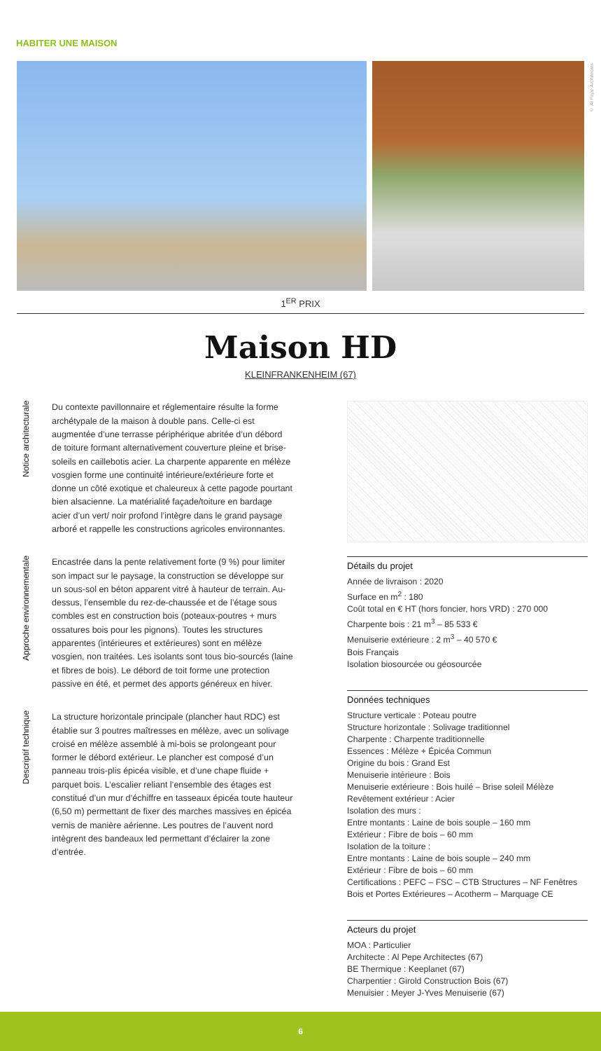HABITER UNE MAISON
© Al Pepe Architectes
1<sup>ER</sup> PRIX
Maison HD
KLEINFRANKENHEIM (67)
Notice architecturale
Du contexte pavillonnaire et réglementaire résulte la forme archétypale de la maison à double pans. Celle-ci est augmentée d’une terrasse périphérique abritée d’un débord de toiture formant alternativement couverture pleine et brise-soleils en caillebotis acier. La charpente apparente en mélèze vosgien forme une continuité intérieure/extérieure forte et donne un côté exotique et chaleureux à cette pagode pourtant bien alsacienne. La matérialité façade/toiture en bardage acier d’un vert/ noir profond l’intègre dans le grand paysage arboré et rappelle les constructions agricoles environnantes.
Approche environnementale
Encastrée dans la pente relativement forte (9 %) pour limiter son impact sur le paysage, la construction se développe sur un sous-sol en béton apparent vitré à hauteur de terrain. Au-dessus, l’ensemble du rez-de-chaussée et de l’étage sous combles est en construction bois (poteaux-poutres + murs ossatures bois pour les pignons). Toutes les structures apparentes (intérieures et extérieures) sont en mélèze vosgien, non traitées. Les isolants sont tous bio-sourcés (laine et fibres de bois). Le débord de toit forme une protection passive en été, et permet des apports généreux en hiver.
Descriptif technique
La structure horizontale principale (plancher haut RDC) est établie sur 3 poutres maîtresses en mélèze, avec un solivage croisé en mélèze assemblé à mi-bois se prolongeant pour former le débord extérieur. Le plancher est composé d’un panneau trois-plis épicéa visible, et d’une chape fluide + parquet bois. L’escalier reliant l’ensemble des étages est constitué d’un mur d’échiffre en tasseaux épicéa toute hauteur (6,50 m) permettant de fixer des marches massives en épicéa vernis de manière aérienne. Les poutres de l’auvent nord intègrent des bandeaux led permettant d’éclairer la zone d’entrée.
Détails du projet
Année de livraison : 2020
Surface en m<sup>2</sup> : 180
Coût total en € HT (hors foncier, hors VRD) : 270 000
Charpente bois : 21 m<sup>3</sup> – 85 533 €
Menuiserie extérieure : 2 m<sup>3</sup> – 40 570 €
Bois Français
Isolation biosourcée ou géosourcée
Données techniques
Structure verticale : Poteau poutre
Structure horizontale : Solivage traditionnel
Charpente : Charpente traditionnelle
Essences : Mélèze + Épicéa Commun
Origine du bois : Grand Est
Menuiserie intérieure : Bois
Menuiserie extérieure : Bois huilé – Brise soleil Mélèze
Revêtement extérieur : Acier
Isolation des murs :
Entre montants : Laine de bois souple – 160 mm
Extérieur : Fibre de bois – 60 mm
Isolation de la toiture :
Entre montants : Laine de bois souple – 240 mm
Extérieur : Fibre de bois – 60 mm
Certifications : PEFC – FSC – CTB Structures – NF Fenêtres Bois et Portes Extérieures – Acotherm – Marquage CE
Acteurs du projet
MOA : Particulier
Architecte : Al Pepe Architectes (67)
BE Thermique : Keeplanet (67)
Charpentier : Girold Construction Bois (67)
Menuisier : Meyer J-Yves Menuiserie (67)
6